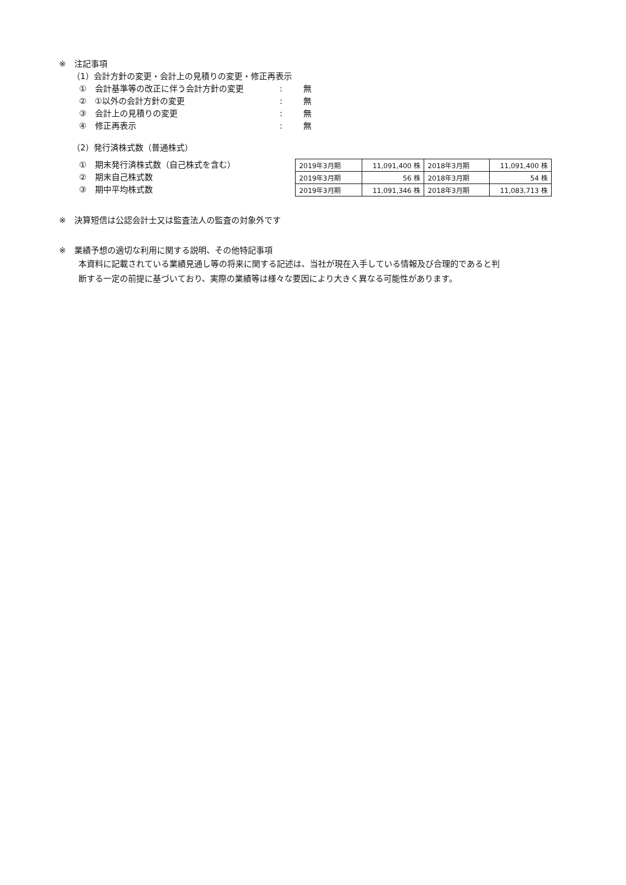※　注記事項
（1）会計方針の変更・会計上の見積りの変更・修正再表示
①　会計基準等の改正に伴う会計方針の変更: 無
②　①以外の会計方針の変更: 無
③　会計上の見積りの変更: 無
④　修正再表示: 無
（2）発行済株式数（普通株式）
①　期末発行済株式数（自己株式を含む）
②　期末自己株式数
③　期中平均株式数
| 2019年3月期 | 11,091,400 株 | 2018年3月期 | 11,091,400 株 |
| 2019年3月期 | 56 株 | 2018年3月期 | 54 株 |
| 2019年3月期 | 11,091,346 株 | 2018年3月期 | 11,083,713 株 |
※　決算短信は公認会計士又は監査法人の監査の対象外です
※　業績予想の適切な利用に関する説明、その他特記事項
本資料に記載されている業績見通し等の将来に関する記述は、当社が現在入手している情報及び合理的であると判
断する一定の前提に基づいており、実際の業績等は様々な要因により大きく異なる可能性があります。